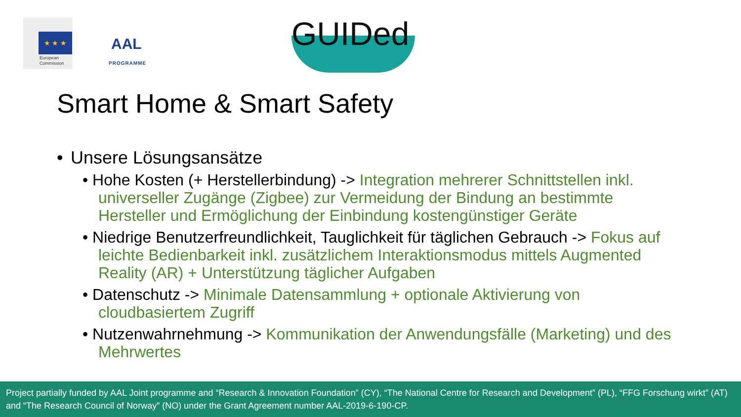★ ★ ★
European
Commission
AAL
PROGRAMME
GUIDed
Smart Home & Smart Safety
• Unsere Lösungsansätze
• Hohe Kosten (+ Herstellerbindung) -> Integration mehrerer Schnittstellen inkl. universeller Zugänge (Zigbee) zur Vermeidung der Bindung an bestimmte Hersteller und Ermöglichung der Einbindung kostengünstiger Geräte
• Niedrige Benutzerfreundlichkeit, Tauglichkeit für täglichen Gebrauch -> Fokus auf leichte Bedienbarkeit inkl. zusätzlichem Interaktionsmodus mittels Augmented Reality (AR) + Unterstützung täglicher Aufgaben
• Datenschutz -> Minimale Datensammlung + optionale Aktivierung von cloudbasiertem Zugriff
• Nutzenwahrnehmung -> Kommunikation der Anwendungsfälle (Marketing) und des Mehrwertes
Project partially funded by AAL Joint programme and “Research & Innovation Foundation” (CY), “The National Centre for Research and Development” (PL), “FFG Forschung wirkt” (AT) and “The Research Council of Norway” (NO) under the Grant Agreement number AAL-2019-6-190-CP.